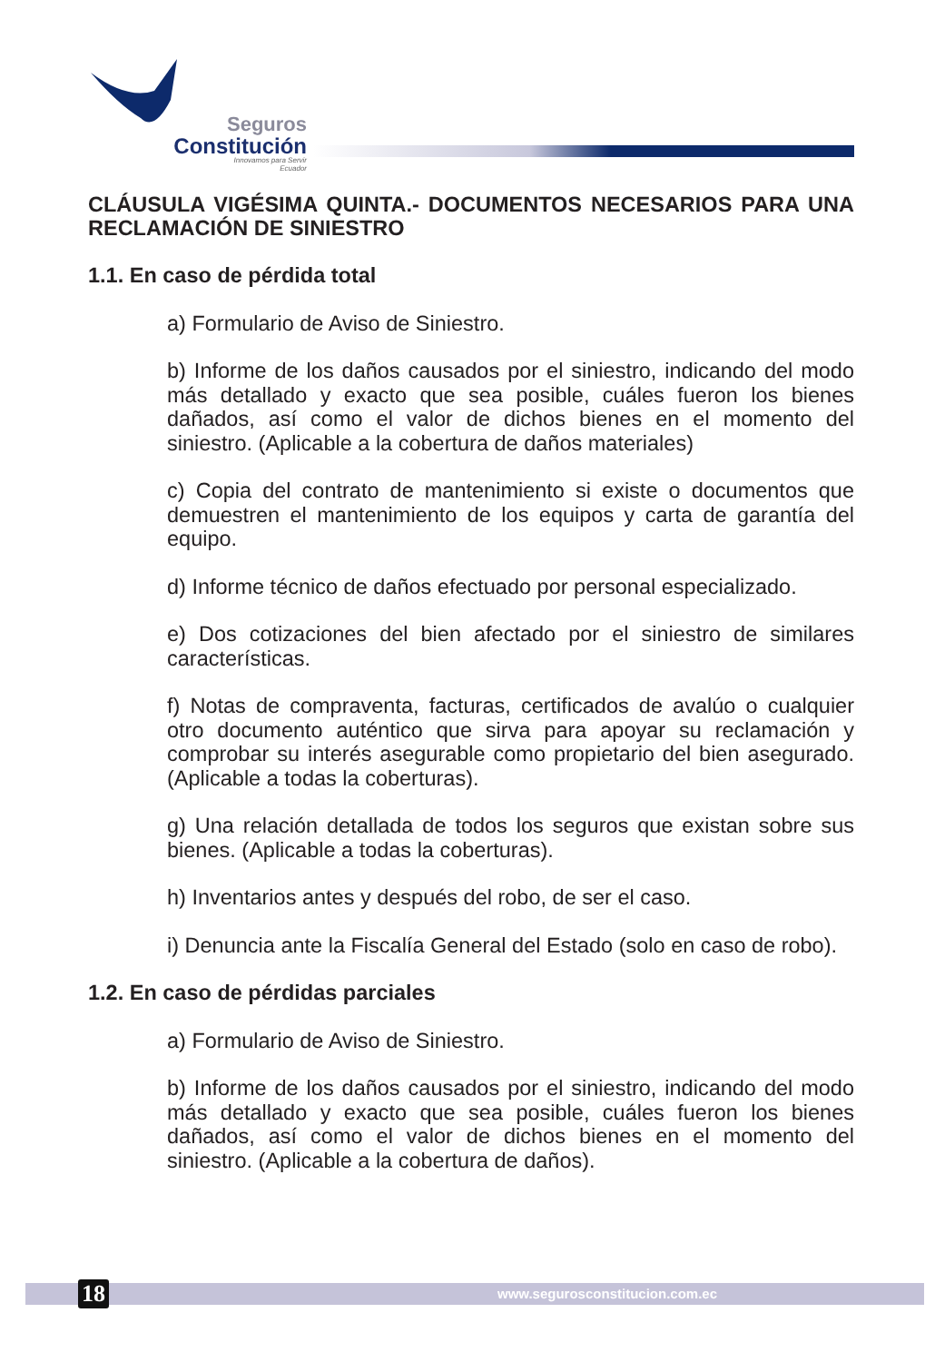Seguros
Constitución
Innovamos para Servir
Ecuador
CLÁUSULA VIGÉSIMA QUINTA.- DOCUMENTOS NECESARIOS PARA UNA RECLAMACIÓN DE SINIESTRO
1.1. En caso de pérdida total
a) Formulario de Aviso de Siniestro.
b) Informe de los daños causados por el siniestro, indicando del modo más detallado y exacto que sea posible, cuáles fueron los bienes dañados, así como el valor de dichos bienes en el momento del siniestro. (Aplicable a la cobertura de daños materiales)
c) Copia del contrato de mantenimiento si existe o documentos que demuestren el mantenimiento de los equipos y carta de garantía del equipo.
d) Informe técnico de daños efectuado por personal especializado.
e) Dos cotizaciones del bien afectado por el siniestro de similares características.
f) Notas de compraventa, facturas, certificados de avalúo o cualquier otro documento auténtico que sirva para apoyar su reclamación y comprobar su interés asegurable como propietario del bien asegurado. (Aplicable a todas la coberturas).
g) Una relación detallada de todos los seguros que existan sobre sus bienes. (Aplicable a todas la coberturas).
h) Inventarios antes y después del robo, de ser el caso.
i) Denuncia ante la Fiscalía General del Estado (solo en caso de robo).
1.2. En caso de pérdidas parciales
a) Formulario de Aviso de Siniestro.
b) Informe de los daños causados por el siniestro, indicando del modo más detallado y exacto que sea posible, cuáles fueron los bienes dañados, así como el valor de dichos bienes en el momento del siniestro. (Aplicable a la cobertura de daños).
18 www.segurosconstitucion.com.ec